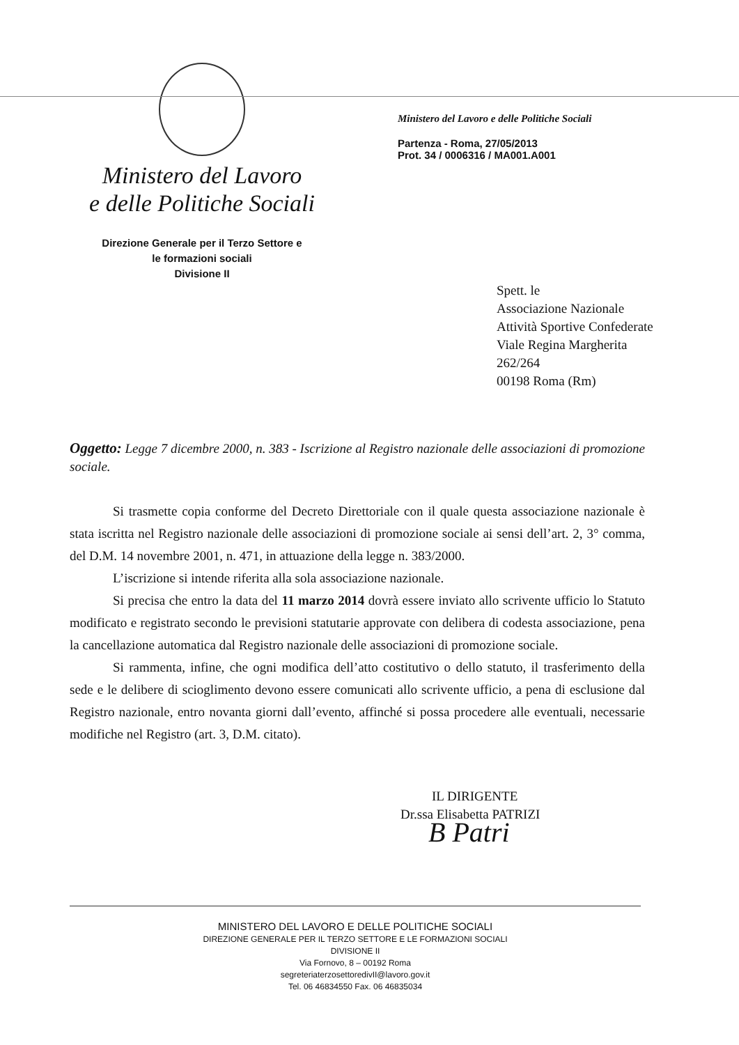Ministero del Lavoro
e delle Politiche Sociali
Direzione Generale per il Terzo Settore e
le formazioni sociali
Divisione II
Ministero del Lavoro e delle Politiche Sociali
Partenza - Roma, 27/05/2013
Prot. 34 / 0006316 / MA001.A001
Spett. le
Associazione Nazionale
Attività Sportive Confederate
Viale Regina Margherita
262/264
00198 Roma (Rm)
Oggetto: Legge 7 dicembre 2000, n. 383 - Iscrizione al Registro nazionale delle associazioni di promozione sociale.
Si trasmette copia conforme del Decreto Direttoriale con il quale questa associazione nazionale è stata iscritta nel Registro nazionale delle associazioni di promozione sociale ai sensi dell’art. 2, 3° comma, del D.M. 14 novembre 2001, n. 471, in attuazione della legge n. 383/2000.
L’iscrizione si intende riferita alla sola associazione nazionale.
Si precisa che entro la data del 11 marzo 2014 dovrà essere inviato allo scrivente ufficio lo Statuto modificato e registrato secondo le previsioni statutarie approvate con delibera di codesta associazione, pena la cancellazione automatica dal Registro nazionale delle associazioni di promozione sociale.
Si rammenta, infine, che ogni modifica dell’atto costitutivo o dello statuto, il trasferimento della sede e le delibere di scioglimento devono essere comunicati allo scrivente ufficio, a pena di esclusione dal Registro nazionale, entro novanta giorni dall’evento, affinché si possa procedere alle eventuali, necessarie modifiche nel Registro (art. 3, D.M. citato).
IL DIRIGENTE
Dr.ssa Elisabetta PATRIZI
B Patri
MINISTERO DEL LAVORO E DELLE POLITICHE SOCIALI
DIREZIONE GENERALE PER IL TERZO SETTORE E LE FORMAZIONI SOCIALI
DIVISIONE II
Via Fornovo, 8 – 00192 Roma
segreteriaterzosettoredivII@lavoro.gov.it
Tel. 06 46834550 Fax. 06 46835034